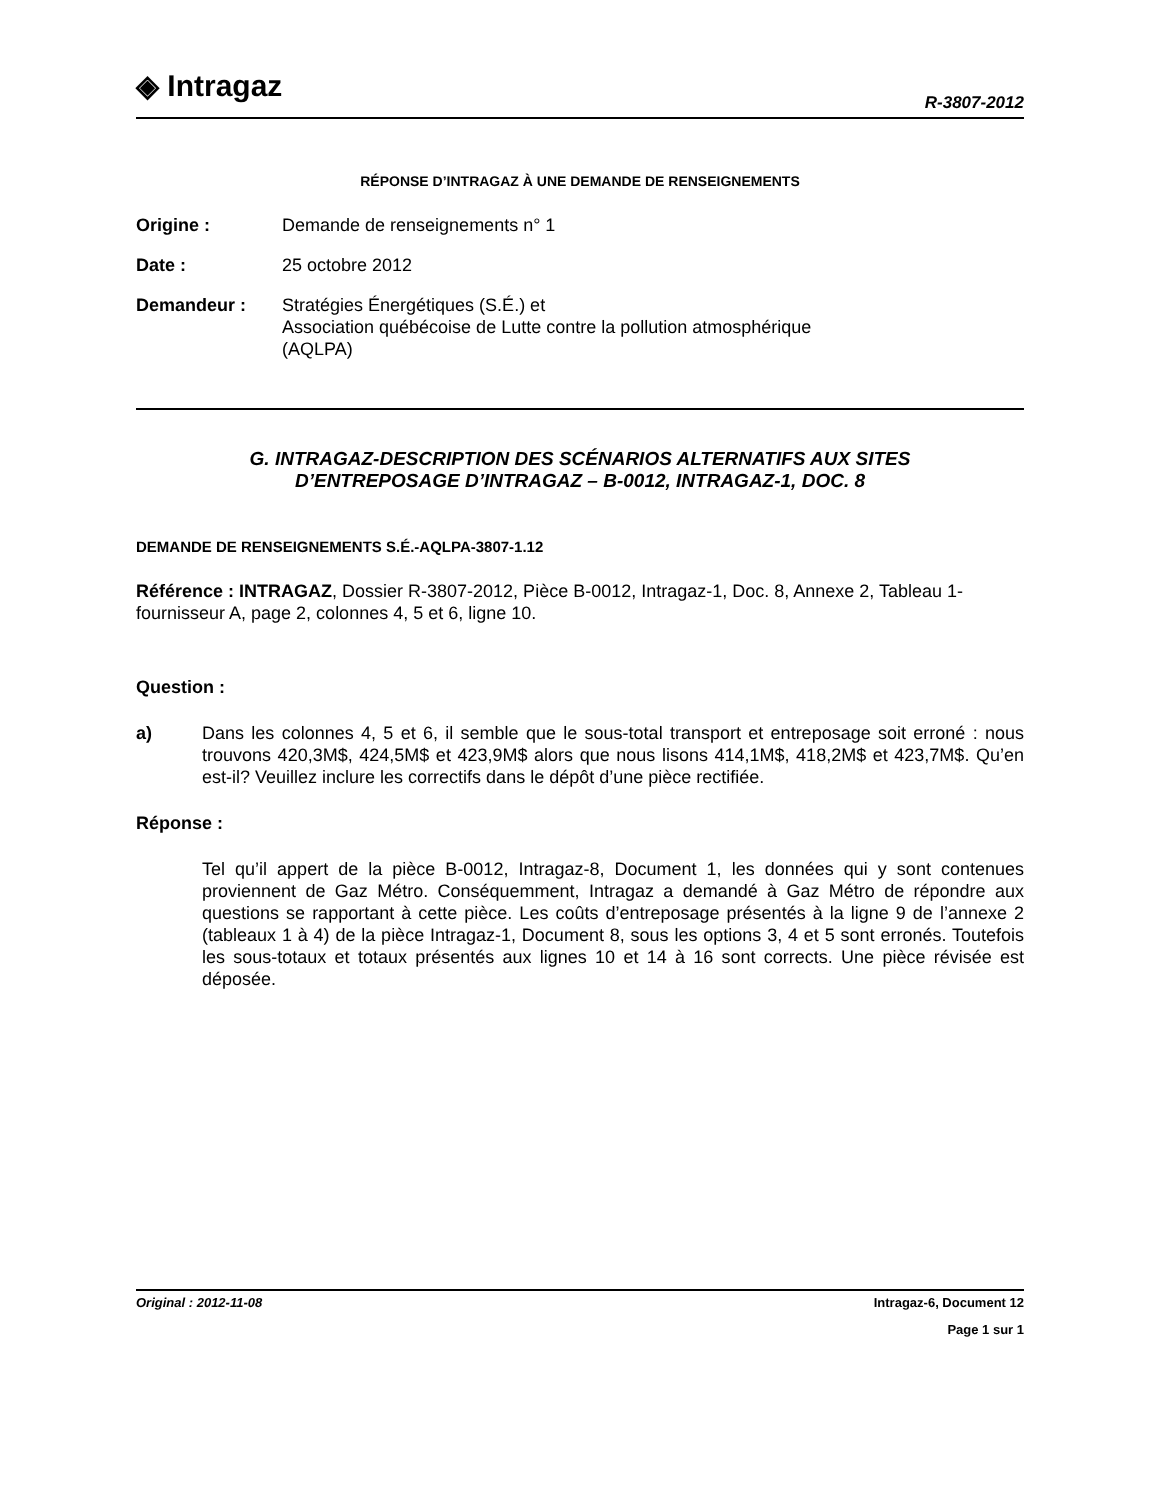◈ Intragaz
R-3807-2012
RÉPONSE D’INTRAGAZ À UNE DEMANDE DE RENSEIGNEMENTS
Origine : Demande de renseignements n° 1
Date : 25 octobre 2012
Demandeur : Stratégies Énergétiques (S.É.) et
Association québécoise de Lutte contre la pollution atmosphérique
(AQLPA)
G. INTRAGAZ-DESCRIPTION DES SCÉNARIOS ALTERNATIFS AUX SITES
D’ENTREPOSAGE D’INTRAGAZ – B-0012, INTRAGAZ-1, DOC. 8
DEMANDE DE RENSEIGNEMENTS S.É.-AQLPA-3807-1.12
Référence : INTRAGAZ, Dossier R-3807-2012, Pièce B-0012, Intragaz-1, Doc. 8, Annexe 2, Tableau 1-fournisseur A, page 2, colonnes 4, 5 et 6, ligne 10.
Question :
a) Dans les colonnes 4, 5 et 6, il semble que le sous-total transport et entreposage soit erroné : nous trouvons 420,3M$, 424,5M$ et 423,9M$ alors que nous lisons 414,1M$, 418,2M$ et 423,7M$. Qu’en est-il? Veuillez inclure les correctifs dans le dépôt d’une pièce rectifiée.
Réponse :
Tel qu’il appert de la pièce B-0012, Intragaz-8, Document 1, les données qui y sont contenues proviennent de Gaz Métro. Conséquemment, Intragaz a demandé à Gaz Métro de répondre aux questions se rapportant à cette pièce. Les coûts d’entreposage présentés à la ligne 9 de l’annexe 2 (tableaux 1 à 4) de la pièce Intragaz-1, Document 8, sous les options 3, 4 et 5 sont erronés. Toutefois les sous-totaux et totaux présentés aux lignes 10 et 14 à 16 sont corrects. Une pièce révisée est déposée.
Original : 2012-11-08 Intragaz-6, Document 12
Page 1 sur 1